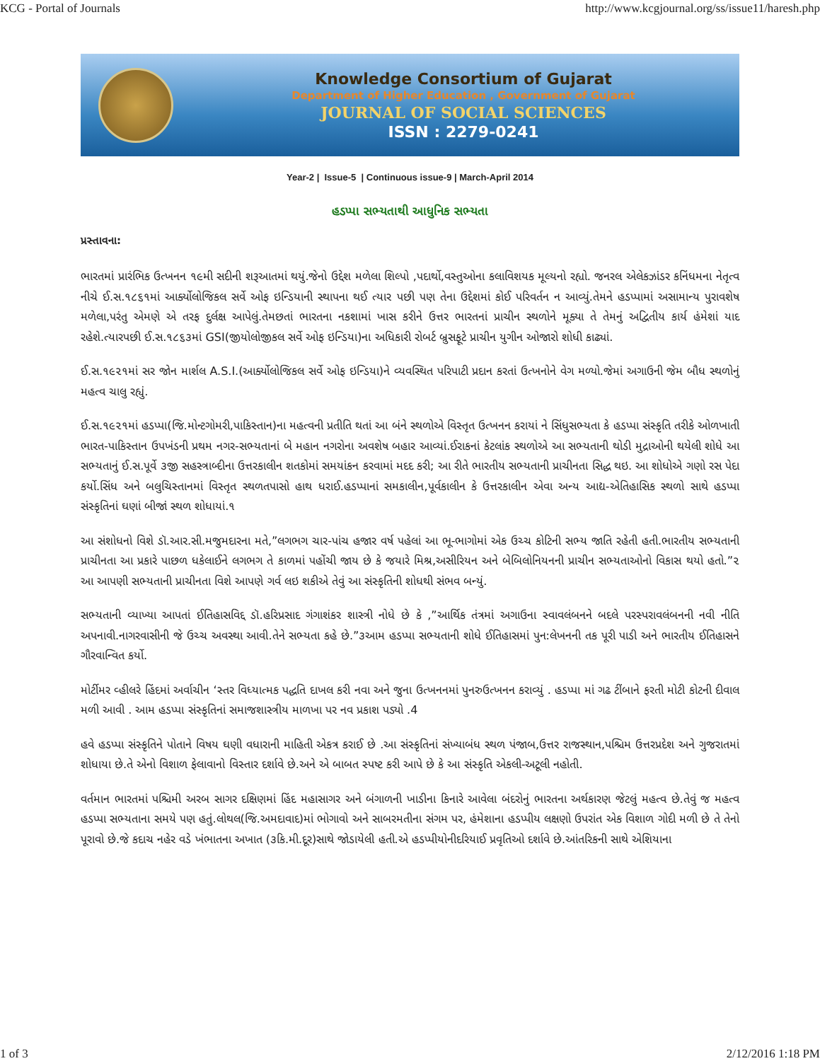KCG - Portal of Journals http://www.kcgjournal.org/ss/issue11/haresh.php
Knowledge Consortium of Gujarat
Department of Higher Education , Government of Gujarat
JOURNAL OF SOCIAL SCIENCES
ISSN : 2279-0241
Year-2 | Issue-5 | Continuous issue-9 | March-April 2014
હડપ્પા સભ્યતાથી આધુનિક સભ્યતા
પ્રસ્તાવના:
ભારતમાં પ્રારંભિક ઉત્ખનન ૧૯મી સદીની શરૂઆતમાં થયું.જેનો ઉદ્દેશ મળેલા શિલ્પો ,પદાર્થો,વસ્તુઓના કલાવિશયક મૂલ્યનો રહ્યો. જનરલ એલેકઝાંડર કનિંધમના નેતૃત્વ નીચે ઈ.સ.૧૮૬૧માં આર્ક્યોલોજિકલ સર્વે ઓફ ઇન્ડિયાની સ્થાપના થઈ ત્યાર પછી પણ તેના ઉદ્દેશમાં કોઈ પરિવર્તન ન આવ્યું.તેમને હડપ્પામાં અસામાન્ય પુરાવશેષ મળેલા,પરંતુ એમણે એ તરફ દુર્લક્ષ આપેલું.તેમછતાં ભારતના નકશામાં ખાસ કરીને ઉત્તર ભારતનાં પ્રાચીન સ્થળોને મૂક્યા તે તેમનું અદ્વિતીય કાર્ય હંમેશાં યાદ રહેશે.ત્યારપછી ઈ.સ.૧૮૬૩માં GSI(જીયોલોજીકલ સર્વે ઓફ ઇન્ડિયા)ના અધિકારી રોબર્ટ બ્રુસફૂટે પ્રાચીન યુગીન ઓજારો શોધી કાઢ્યાં.
ઈ.સ.૧૯૨૧માં સર જોન માર્શલ A.S.I.(આર્ક્યોલોજિકલ સર્વે ઓફ ઇન્ડિયા)ને વ્યવસ્થિત પરિપાટી પ્રદાન કરતાં ઉત્ખનોને વેગ મળ્યો.જેમાં અગાઉની જેમ બૌધ સ્થળોનું મહત્વ ચાલુ રહ્યું.
ઈ.સ.૧૯૨૧માં હડપ્પા(જિ.મોન્ટગોમરી,પાકિસ્તાન)ના મહત્વની પ્રતીતિ થતાં આ બંને સ્થળોએ વિસ્તૃત ઉત્ખનન કરાયાં ને સિંધુસભ્યતા કે હડપ્પા સંસ્કૃતિ તરીકે ઓળખાતી ભારત-પાકિસ્તાન ઉપખંડની પ્રથમ નગર-સભ્યતાનાં બે મહાન નગરોના અવશેષ બહાર આવ્યાં.ઈરાકનાં કેટલાંક સ્થળોએ આ સભ્યતાની થોડી મુદ્રાઓની થયેલી શોધે આ સભ્યતાનું ઈ.સ.પૂર્વે ૩જી સહસ્ત્રાબ્દીના ઉત્તરકાલીન શતકોમાં સમયાંકન કરવામાં મદદ કરી; આ રીતે ભારતીય સભ્યતાની પ્રાચીનતા સિદ્ધ થઇ. આ શોધોએ ગણો રસ પેદા કર્યો.સિંધ અને બલુચિસ્તાનમાં વિસ્તૃત સ્થળતપાસો હાથ ધરાઈ.હડપ્પાનાં સમકાલીન,પૂર્વકાલીન કે ઉત્તરકાલીન એવા અન્ય આદ્ય-એતિહાસિક સ્થળો સાથે હડપ્પા સંસ્કૃતિનાં ઘણાં બીજાં સ્થળ શોધાયાં.૧
આ સંશોધનો વિશે ડૉ.આર.સી.મજુમદારના મતે,”લગભગ ચાર-પાંચ હજાર વર્ષ પહેલાં આ ભૂ-ભાગોમાં એક ઉચ્ચ કોટિની સભ્ય જાતિ રહેતી હતી.ભારતીય સભ્યતાની પ્રાચીનતા આ પ્રકારે પાછળ ધકેલાઈને લગભગ તે કાળમાં પહોંચી જાય છે કે જયારે મિશ્ર,અસીરિયન અને બેબિલોનિયનની પ્રાચીન સભ્યતાઓનો વિકાસ થયો હતો.”૨ આ આપણી સભ્યતાની પ્રાચીનતા વિશે આપણે ગર્વ લઇ શકીએ તેવું આ સંસ્કૃતિની શોધથી સંભવ બન્યું.
સભ્યતાની વ્યાખ્યા આપતાં ઈતિહાસવિદ્દ ડૉ.હરિપ્રસાદ ગંગાશંકર શાસ્ત્રી નોધે છે કે ,”આર્થિક તંત્રમાં અગાઉના સ્વાવલંબનને બદલે પરસ્પરાવલંબનની નવી નીતિ અપનાવી.નાગરવાસીની જે ઉચ્ચ અવસ્થા આવી.તેને સભ્યતા કહે છે.”૩આમ હડપ્પા સભ્યતાની શોધે ઈતિહાસમાં પુન:લેખનની તક પૂરી પાડી અને ભારતીય ઈતિહાસને ગૌરવાન્વિત કર્યો.
મોર્ટીમર વ્હીલરે હિંદમાં અર્વાચીન ‘સ્તર વિધ્યાત્મક પદ્ધતિ દાખલ કરી નવા અને જુના ઉત્ખનનમાં પુનરુઉત્ખનન કરાવ્યું . હડપ્પા માં ગઢ ટીંબાને ફરતી મોટી કોટની દીવાલ મળી આવી . આમ હડપ્પા સંસ્કૃતિનાં સમાજશાસ્ત્રીય માળખા પર નવ પ્રકાશ પડ્યો .4
હવે હડપ્પા સંસ્કૃતિને પોતાને વિષય ઘણી વધારાની માહિતી એકત્ર કરાઈ છે .આ સંસ્કૃતિનાં સંખ્યાબંધ સ્થળ પંજાબ,ઉત્તર રાજસ્થાન,પશ્ચિમ ઉત્તરપ્રદેશ અને ગુજરાતમાં શોધાયા છે.તે એનો વિશાળ ફેલાવાનો વિસ્તાર દર્શાવે છે.અને એ બાબત સ્પષ્ટ કરી આપે છે કે આ સંસ્કૃતિ એકલી-અટૂલી નહોતી.
વર્તમાન ભારતમાં પશ્ચિમી અરબ સાગર દક્ષિણમાં હિંદ મહાસાગર અને બંગાળની ખાડીના કિનારે આવેલા બંદરોનું ભારતના અર્થકારણ જેટલું મહત્વ છે.તેવું જ મહત્વ હડપ્પા સભ્યતાના સમયે પણ હતું.લોથલ(જિ.અમદાવાદ)માં ભોગાવો અને સાબરમતીના સંગમ પર, હંમેશાના હડપ્પીય લક્ષણો ઉપરાંત એક વિશાળ ગોદી મળી છે તે તેનો પૂરાવો છે.જે કદાચ નહેર વડે ખંભાતના અખાત (૩કિ.મી.દૂર)સાથે જોડાયેલી હતી.એ હડપ્પીયોનીદરિયાઈ પ્રવૃતિઓ દર્શાવે છે.આંતરિકની સાથે એશિયાના
1 of 3 2/12/2016 1:18 PM